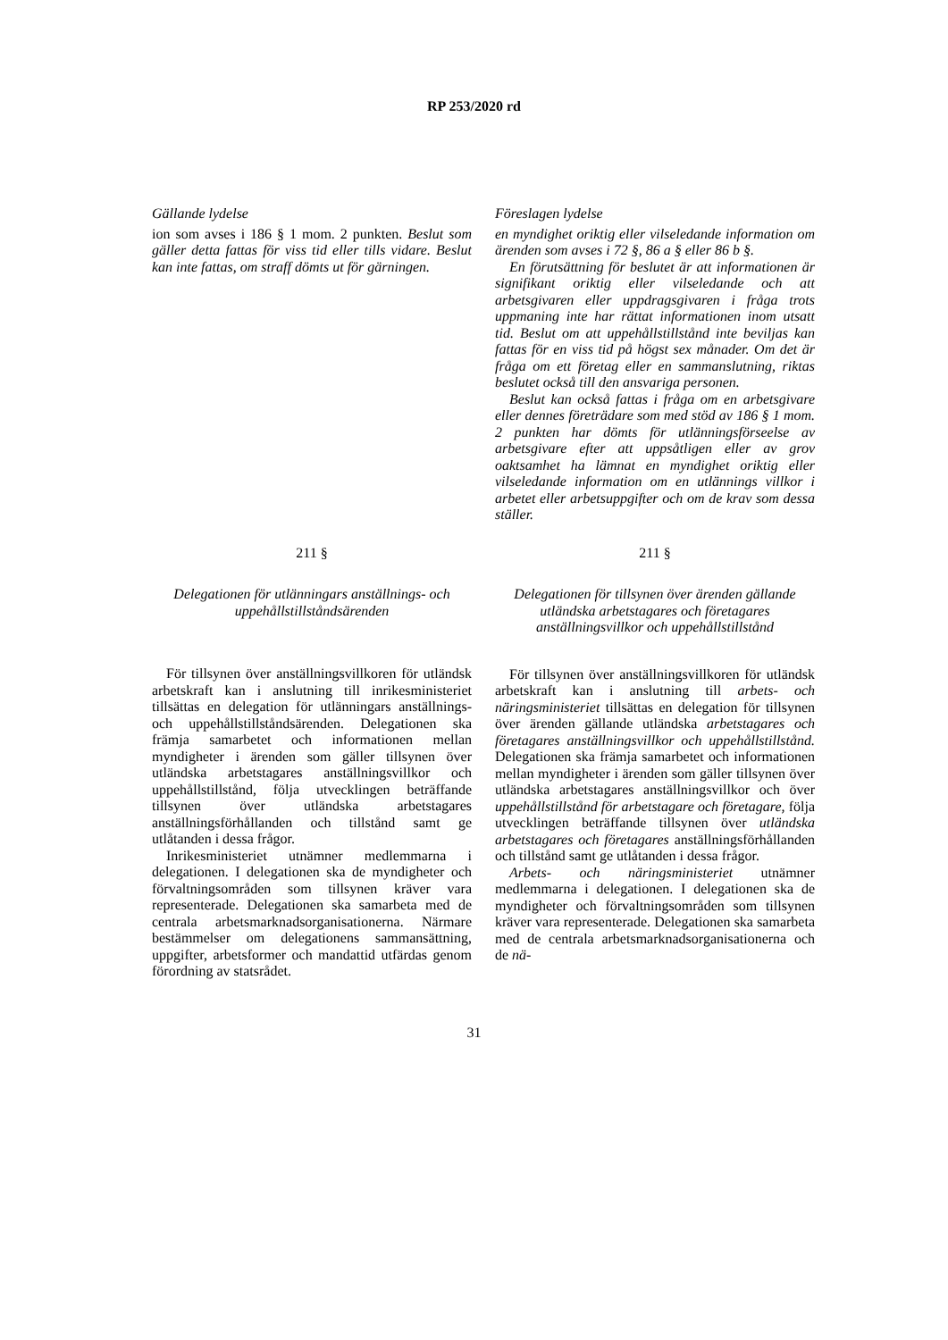RP 253/2020 rd
Gällande lydelse
ion som avses i 186 § 1 mom. 2 punkten. Beslut som gäller detta fattas för viss tid eller tills vidare. Beslut kan inte fattas, om straff dömts ut för gärningen.
Föreslagen lydelse
en myndighet oriktig eller vilseledande information om ärenden som avses i 72 §, 86 a § eller 86 b §.
En förutsättning för beslutet är att informationen är signifikant oriktig eller vilseledande och att arbetsgivaren eller uppdragsgivaren i fråga trots uppmaning inte har rättat informationen inom utsatt tid. Beslut om att uppehållstillstånd inte beviljas kan fattas för en viss tid på högst sex månader. Om det är fråga om ett företag eller en sammanslutning, riktas beslutet också till den ansvariga personen.
Beslut kan också fattas i fråga om en arbetsgivare eller dennes företrädare som med stöd av 186 § 1 mom. 2 punkten har dömts för utlänningsförseelse av arbetsgivare efter att uppsåtligen eller av grov oaktsamhet ha lämnat en myndighet oriktig eller vilseledande information om en utlännings villkor i arbetet eller arbetsuppgifter och om de krav som dessa ställer.
211 §
Delegationen för utlänningars anställnings- och uppehållstillståndsärenden
För tillsynen över anställningsvillkoren för utländsk arbetskraft kan i anslutning till inrikesministeriet tillsättas en delegation för utlänningars anställnings- och uppehållstillståndsärenden. Delegationen ska främja samarbetet och informationen mellan myndigheter i ärenden som gäller tillsynen över utländska arbetstagares anställningsvillkor och uppehållstillstånd, följa utvecklingen beträffande tillsynen över utländska arbetstagares anställningsförhållanden och tillstånd samt ge utlåtanden i dessa frågor.
Inrikesministeriet utnämner medlemmarna i delegationen. I delegationen ska de myndigheter och förvaltningsområden som tillsynen kräver vara representerade. Delegationen ska samarbeta med de centrala arbetsmarknadsorganisationerna. Närmare bestämmelser om delegationens sammansättning, uppgifter, arbetsformer och mandattid utfärdas genom förordning av statsrådet.
211 §
Delegationen för tillsynen över ärenden gällande utländska arbetstagares och företagares anställningsvillkor och uppehållstillstånd
För tillsynen över anställningsvillkoren för utländsk arbetskraft kan i anslutning till arbets- och näringsministeriet tillsättas en delegation för tillsynen över ärenden gällande utländska arbetstagares och företagares anställningsvillkor och uppehållstillstånd. Delegationen ska främja samarbetet och informationen mellan myndigheter i ärenden som gäller tillsynen över utländska arbetstagares anställningsvillkor och över uppehållstillstånd för arbetstagare och företagare, följa utvecklingen beträffande tillsynen över utländska arbetstagares och företagares anställningsförhållanden och tillstånd samt ge utlåtanden i dessa frågor.
Arbets- och näringsministeriet utnämner medlemmarna i delegationen. I delegationen ska de myndigheter och förvaltningsområden som tillsynen kräver vara representerade. Delegationen ska samarbeta med de centrala arbetsmarknadsorganisationerna och de nä-
31